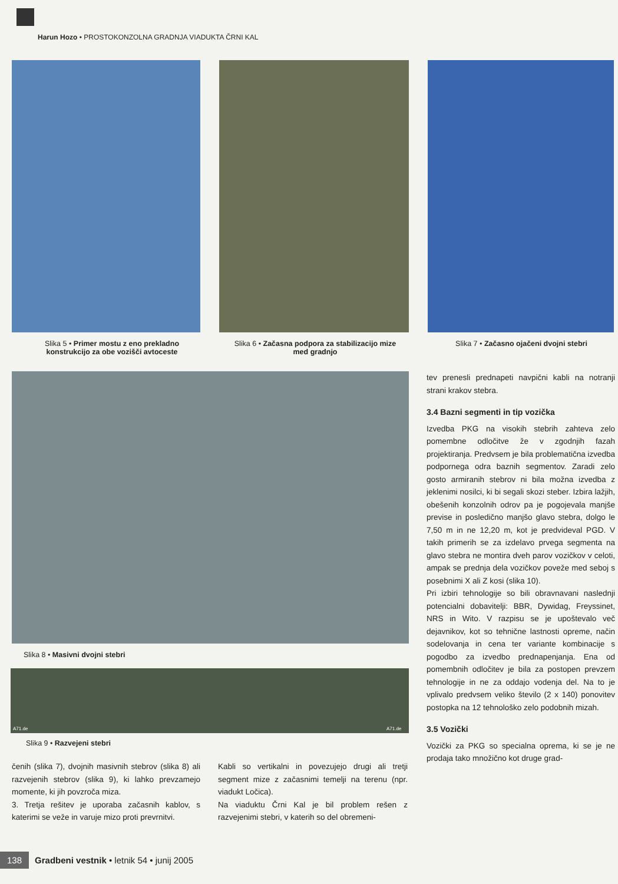Harun Hozo • PROSTOKONZOLNA GRADNJA VIADUKTA ČRNI KAL
Slika 5 • Primer mostu z eno prekladno konstrukcijo za obe vozišči avtoceste
Slika 6 • Začasna podpora za stabilizacijo mize med gradnjo
Slika 7 • Začasno ojačeni dvojni stebri
Slika 8 • Masivni dvojni stebri
A71.de A71.de
Slika 9 • Razvejeni stebri
čenih (slika 7), dvojnih masivnih stebrov (slika 8) ali razvejenih stebrov (slika 9), ki lahko prevzamejo momente, ki jih povzroča miza.
3. Tretja rešitev je uporaba začasnih kablov, s katerimi se veže in varuje mizo proti prevrnitvi.
Kabli so vertikalni in povezujejo drugi ali tretji segment mize z začasnimi temelji na terenu (npr. viadukt Ločica).
Na viaduktu Črni Kal je bil problem rešen z razvejenimi stebri, v katerih so del obremeni-
tev prenesli prednapeti navpični kabli na notranji strani krakov stebra.
3.4 Bazni segmenti in tip vozička
Izvedba PKG na visokih stebrih zahteva zelo pomembne odločitve že v zgodnjih fazah projektiranja. Predvsem je bila problematična izvedba podpornega odra baznih segmentov. Zaradi zelo gosto armiranih stebrov ni bila možna izvedba z jeklenimi nosilci, ki bi segali skozi steber. Izbira lažjih, obešenih konzolnih odrov pa je pogojevala manjše previse in posledično manjšo glavo stebra, dolgo le 7,50 m in ne 12,20 m, kot je predvideval PGD. V takih primerih se za izdelavo prvega segmenta na glavo stebra ne montira dveh parov vozičkov v celoti, ampak se prednja dela vozičkov poveže med seboj s posebnimi X ali Z kosi (slika 10).
Pri izbiri tehnologije so bili obravnavani naslednji potencialni dobavitelji: BBR, Dywidag, Freyssinet, NRS in Wito. V razpisu se je upoštevalo več dejavnikov, kot so tehnične lastnosti opreme, način sodelovanja in cena ter variante kombinacije s pogodbo za izvedbo prednapenjanja. Ena od pomembnih odločitev je bila za postopen prevzem tehnologije in ne za oddajo vodenja del. Na to je vplivalo predvsem veliko število (2 x 140) ponovitev postopka na 12 tehnološko zelo podobnih mizah.
3.5 Vozički
Vozički za PKG so specialna oprema, ki se je ne prodaja tako množično kot druge grad-
138 Gradbeni vestnik • letnik 54 • junij 2005